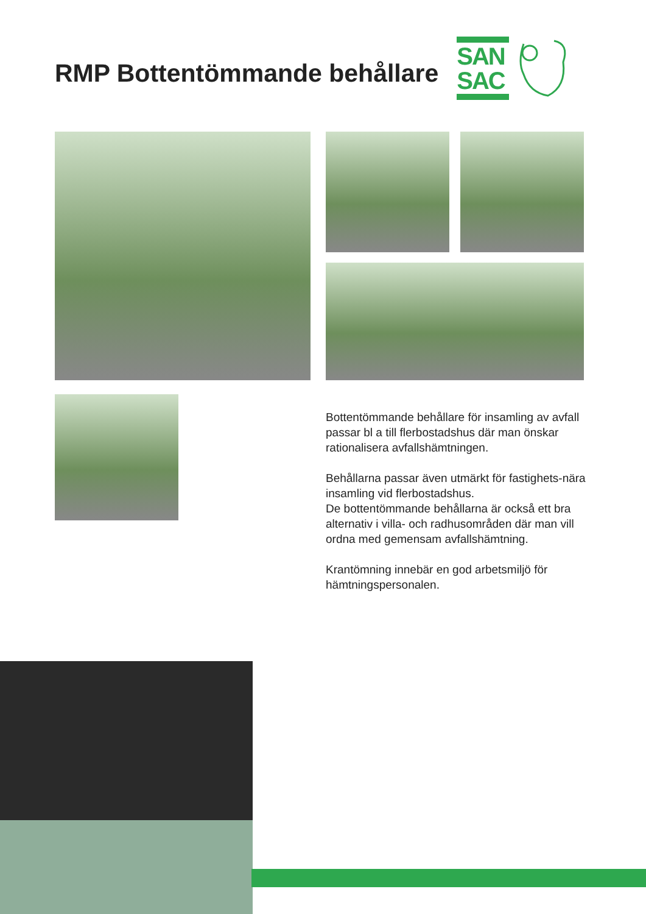RMP Bottentömmande behållare
SAN
SAC
Bottentömmande behållare för insamling av avfall passar bl a till flerbostadshus där man önskar rationalisera avfallshämtningen.
Behållarna passar även utmärkt för fastighets-nära insamling vid flerbostadshus.
De bottentömmande behållarna är också ett bra alternativ i villa- och radhusområden där man vill ordna med gemensam avfallshämtning.
Krantömning innebär en god arbetsmiljö för hämtningspersonalen.